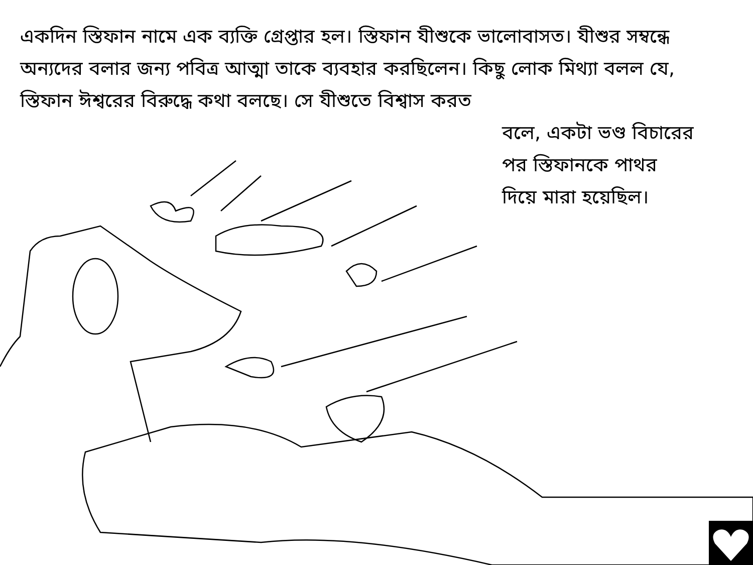একদিন স্তিফান নামে এক ব্যক্তি গ্রেপ্তার হল। স্তিফান যীশুকে ভালোবাসত। যীশুর সম্বন্ধে অন্যদের বলার জন্য পবিত্র আত্মা তাকে ব্যবহার করছিলেন। কিছু লোক মিথ্যা বলল যে, স্তিফান ঈশ্বরের বিরুদ্ধে কথা বলছে। সে যীশুতে বিশ্বাস করত
বলে, একটা ভণ্ড বিচারের
পর স্তিফানকে পাথর
দিয়ে মারা হয়েছিল।